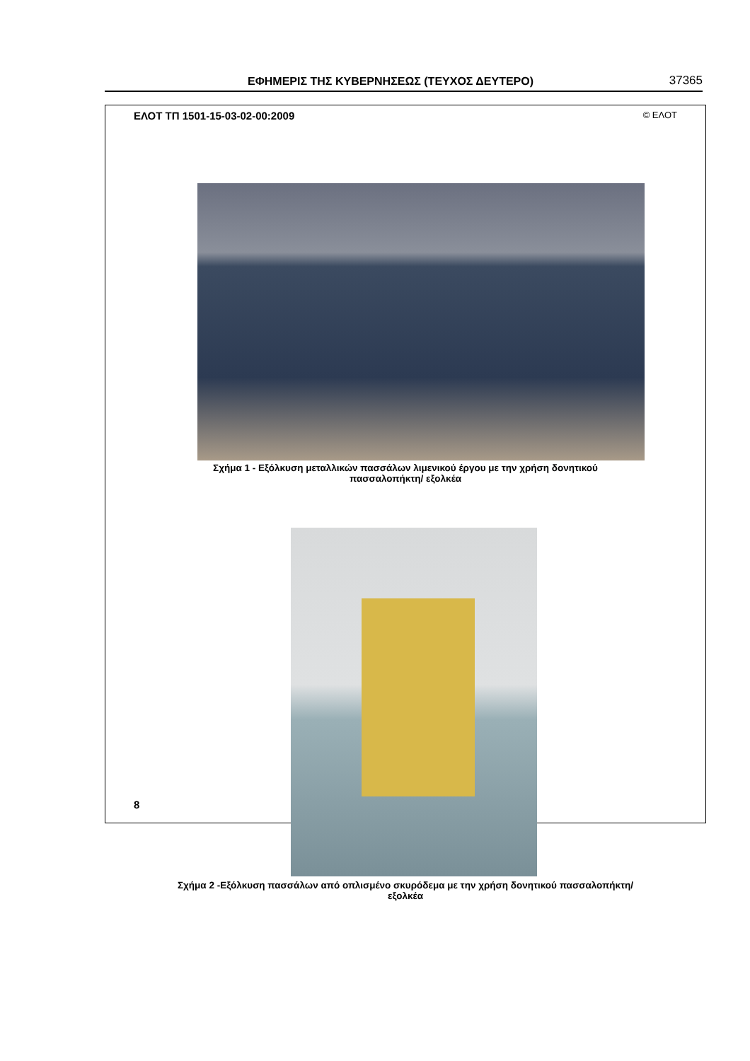ΕΦΗΜΕΡΙΣ ΤΗΣ ΚΥΒΕΡΝΗΣΕΩΣ (ΤΕΥΧΟΣ ΔΕΥΤΕΡΟ) 37365
ΕΛΟΤ ΤΠ 1501-15-03-02-00:2009 © ΕΛΟΤ
Σχήμα 1 - Εξόλκυση μεταλλικών πασσάλων λιμενικού έργου με την χρήση δονητικού
πασσαλοπήκτη/ εξολκέα
Σχήμα 2 -Εξόλκυση πασσάλων από οπλισμένο σκυρόδεμα με την χρήση δονητικού πασσαλοπήκτη/
εξολκέα
8